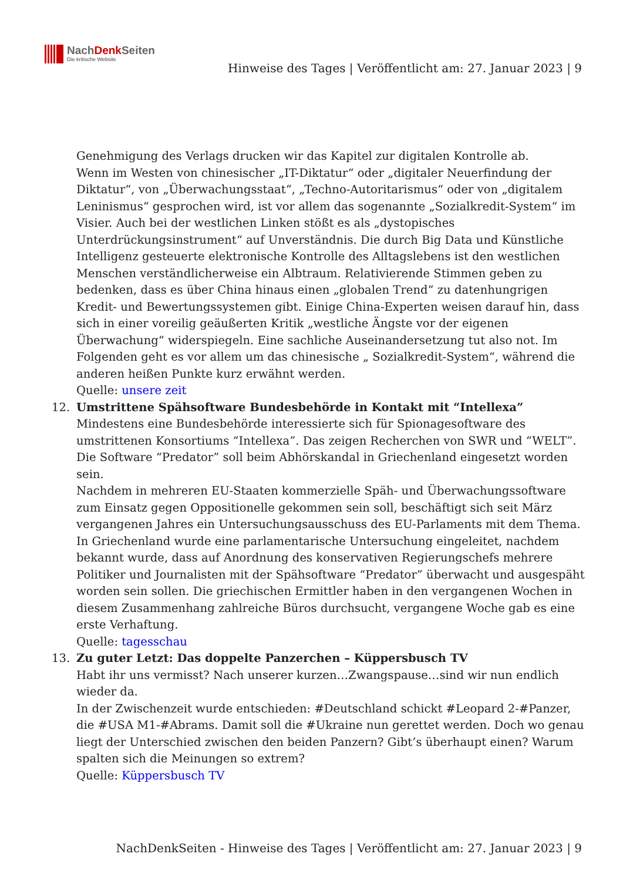NachDenk Seiten
Die kritische Website
Hinweise des Tages | Veröffentlicht am: 27. Januar 2023 | 9
Genehmigung des Verlags drucken wir das Kapitel zur digitalen Kontrolle ab.
Wenn im Westen von chinesischer „IT-Diktatur“ oder „digitaler Neuerfindung der Diktatur“, von „Überwachungsstaat“, „Techno-Autoritarismus“ oder von „digitalem Leninismus“ gesprochen wird, ist vor allem das sogenannte „Sozialkredit-System“ im Visier. Auch bei der westlichen Linken stößt es als „dystopisches Unterdrückungsinstrument“ auf Unverständnis. Die durch Big Data und Künstliche Intelligenz gesteuerte elektronische Kontrolle des Alltagslebens ist den westlichen Menschen verständlicherweise ein Albtraum. Relativierende Stimmen geben zu bedenken, dass es über China hinaus einen „globalen Trend“ zu datenhungrigen Kredit- und Bewertungssystemen gibt. Einige China-Experten weisen darauf hin, dass sich in einer voreilig geäußerten Kritik „westliche Ängste vor der eigenen Überwachung“ widerspiegeln. Eine sachliche Auseinandersetzung tut also not. Im Folgenden geht es vor allem um das chinesische „ Sozialkredit-System“, während die anderen heißen Punkte kurz erwähnt werden.
Quelle: unsere zeit
12. Umstrittene Spähsoftware Bundesbehörde in Kontakt mit “Intellexa”
Mindestens eine Bundesbehörde interessierte sich für Spionagesoftware des umstrittenen Konsortiums “Intellexa”. Das zeigen Recherchen von SWR und “WELT”. Die Software “Predator” soll beim Abhörskandal in Griechenland eingesetzt worden sein.
Nachdem in mehreren EU-Staaten kommerzielle Späh- und Überwachungssoftware zum Einsatz gegen Oppositionelle gekommen sein soll, beschäftigt sich seit März vergangenen Jahres ein Untersuchungsausschuss des EU-Parlaments mit dem Thema. In Griechenland wurde eine parlamentarische Untersuchung eingeleitet, nachdem bekannt wurde, dass auf Anordnung des konservativen Regierungschefs mehrere Politiker und Journalisten mit der Spähsoftware “Predator” überwacht und ausgespäht worden sein sollen. Die griechischen Ermittler haben in den vergangenen Wochen in diesem Zusammenhang zahlreiche Büros durchsucht, vergangene Woche gab es eine erste Verhaftung.
Quelle: tagesschau
13. Zu guter Letzt: Das doppelte Panzerchen – Küppersbusch TV
Habt ihr uns vermisst? Nach unserer kurzen…Zwangspause…sind wir nun endlich wieder da.
In der Zwischenzeit wurde entschieden: #Deutschland schickt #Leopard 2-#Panzer, die #USA M1-#Abrams. Damit soll die #Ukraine nun gerettet werden. Doch wo genau liegt der Unterschied zwischen den beiden Panzern? Gibt’s überhaupt einen? Warum spalten sich die Meinungen so extrem?
Quelle: Küppersbusch TV
NachDenkSeiten - Hinweise des Tages | Veröffentlicht am: 27. Januar 2023 | 9